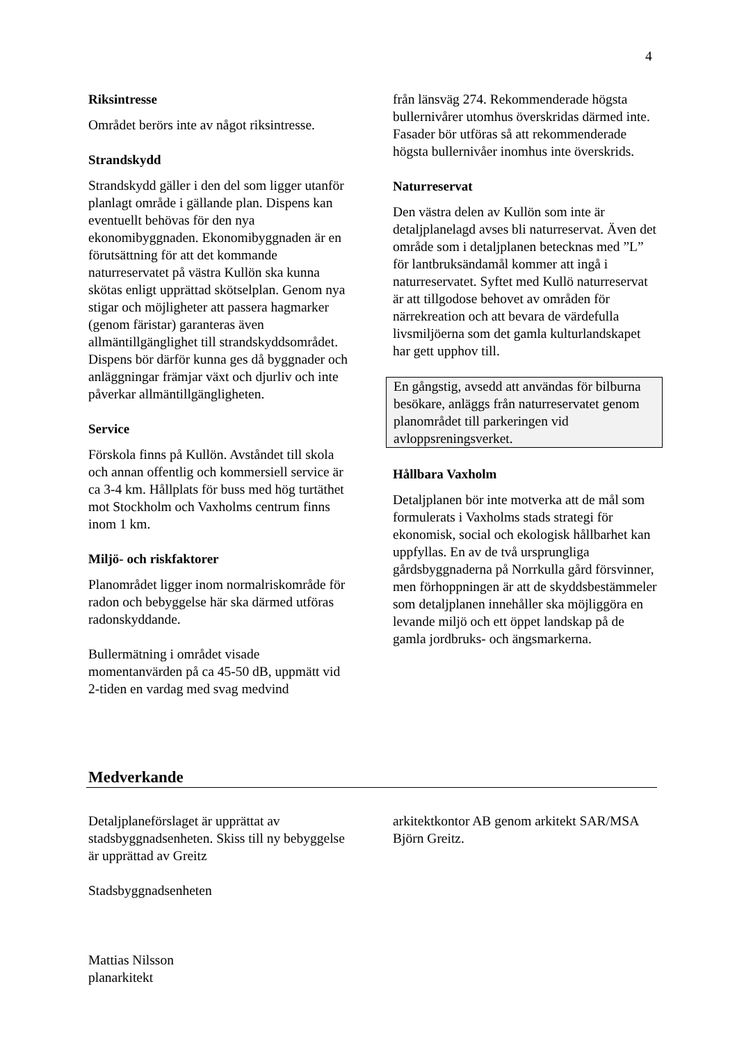4
Riksintresse
Området berörs inte av något riksintresse.
Strandskydd
Strandskydd gäller i den del som ligger utanför planlagt område i gällande plan. Dispens kan eventuellt behövas för den nya ekonomibyggnaden. Ekonomibyggnaden är en förutsättning för att det kommande naturreservatet på västra Kullön ska kunna skötas enligt upprättad skötselplan. Genom nya stigar och möjligheter att passera hagmarker (genom färistar) garanteras även allmäntillgänglighet till strandskyddsområdet. Dispens bör därför kunna ges då byggnader och anläggningar främjar växt och djurliv och inte påverkar allmäntillgängligheten.
Service
Förskola finns på Kullön. Avståndet till skola och annan offentlig och kommersiell service är ca 3-4 km. Hållplats för buss med hög turtäthet mot Stockholm och Vaxholms centrum finns inom 1 km.
Miljö- och riskfaktorer
Planområdet ligger inom normalriskområde för radon och bebyggelse här ska därmed utföras radonskyddande.
Bullermätning i området visade momentanvärden på ca 45-50 dB, uppmätt vid 2-tiden en vardag med svag medvind
från länsväg 274. Rekommenderade högsta bullernivårer utomhus överskridas därmed inte. Fasader bör utföras så att rekommenderade högsta bullernivåer inomhus inte överskrids.
Naturreservat
Den västra delen av Kullön som inte är detaljplanelagd avses bli naturreservat. Även det område som i detaljplanen betecknas med ”L” för lantbruksändamål kommer att ingå i naturreservatet. Syftet med Kullö naturreservat är att tillgodose behovet av områden för närrekreation och att bevara de värdefulla livsmiljöerna som det gamla kulturlandskapet har gett upphov till.
En gångstig, avsedd att användas för bilburna besökare, anläggs från naturreservatet genom planområdet till parkeringen vid avloppsreningsverket.
Hållbara Vaxholm
Detaljplanen bör inte motverka att de mål som formulerats i Vaxholms stads strategi för ekonomisk, social och ekologisk hållbarhet kan uppfyllas. En av de två ursprungliga gårdsbyggnaderna på Norrkulla gård försvinner, men förhoppningen är att de skyddsbestämmeler som detaljplanen innehåller ska möjliggöra en levande miljö och ett öppet landskap på de gamla jordbruks- och ängsmarkerna.
Medverkande
Detaljplaneförslaget är upprättat av stadsbyggnadsenheten. Skiss till ny bebyggelse är upprättad av Greitz
Stadsbyggnadsenheten
Mattias Nilsson
planarkitekt
arkitektkontor AB genom arkitekt SAR/MSA Björn Greitz.